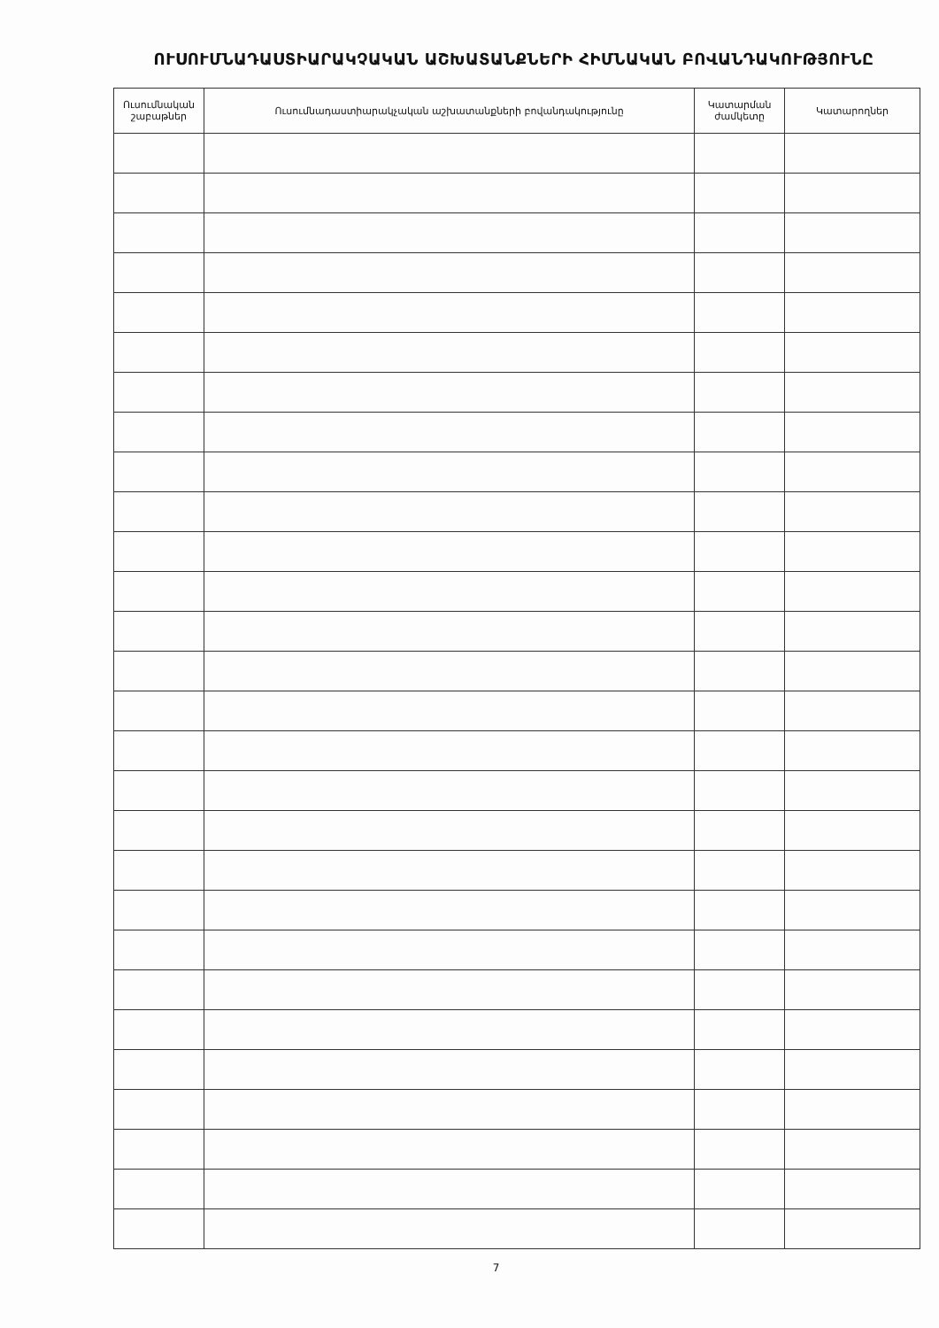ՈՒՍՈՒՄՆԱԴԱՍՏԻԱՐԱԿՉԱԿԱՆ ԱՇԽԱՏԱՆՔՆԵՐԻ ՀԻՄՆԱԿԱՆ ԲՈՎԱՆԴԱԿՈՒԹՅՈՒՆԸ
| Ուսումնական շաբաթներ | Ուսումնադաստիարակչական աշխատանքների բովանդակությունը | Կատարման ժամկետը | Կատարողներ |
| --- | --- | --- | --- |
7